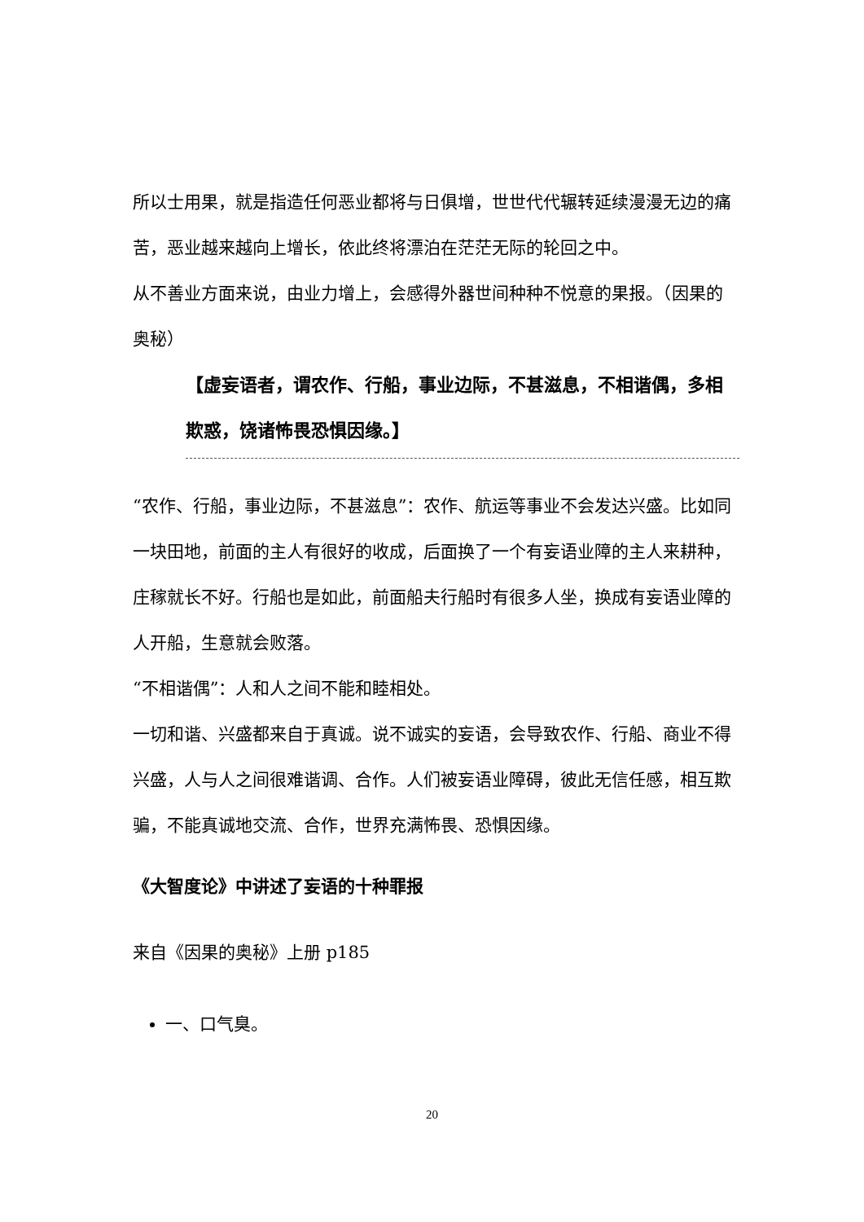所以士用果，就是指造任何恶业都将与日俱增，世世代代辗转延续漫漫无边的痛苦，恶业越来越向上增长，依此终将漂泊在茫茫无际的轮回之中。
从不善业方面来说，由业力增上，会感得外器世间种种不悦意的果报。（因果的奥秘）
【虚妄语者，谓农作、行船，事业边际，不甚滋息，不相谐偶，多相欺惑，饶诸怖畏恐惧因缘。】
“农作、行船，事业边际，不甚滋息”：农作、航运等事业不会发达兴盛。比如同一块田地，前面的主人有很好的收成，后面换了一个有妄语业障的主人来耕种，庄稼就长不好。行船也是如此，前面船夫行船时有很多人坐，换成有妄语业障的人开船，生意就会败落。
“不相谐偶”：人和人之间不能和睦相处。
一切和谐、兴盛都来自于真诚。说不诚实的妄语，会导致农作、行船、商业不得兴盛，人与人之间很难谐调、合作。人们被妄语业障碍，彼此无信任感，相互欺骗，不能真诚地交流、合作，世界充满怖畏、恐惧因缘。
《大智度论》中讲述了妄语的十种罪报
来自《因果的奥秘》上册 p185
一、口气臭。
20